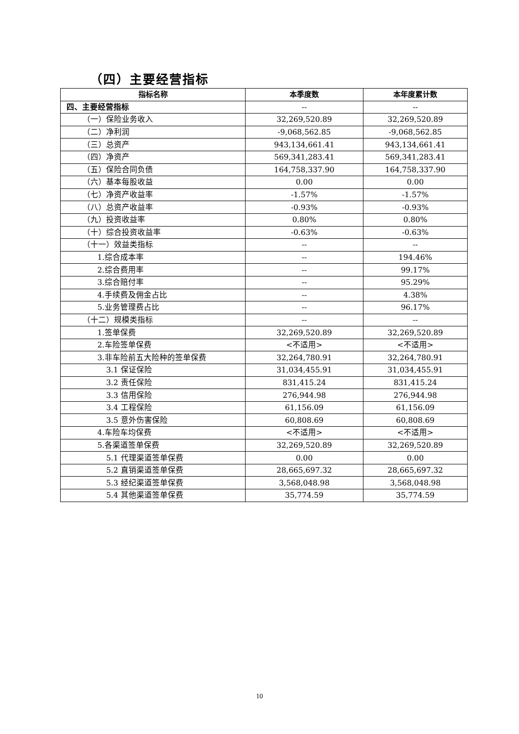（四）主要经营指标
| 指标名称 | 本季度数 | 本年度累计数 |
| --- | --- | --- |
| 四、主要经营指标 | -- | -- |
| （一）保险业务收入 | 32,269,520.89 | 32,269,520.89 |
| （二）净利润 | -9,068,562.85 | -9,068,562.85 |
| （三）总资产 | 943,134,661.41 | 943,134,661.41 |
| （四）净资产 | 569,341,283.41 | 569,341,283.41 |
| （五）保险合同负债 | 164,758,337.90 | 164,758,337.90 |
| （六）基本每股收益 | 0.00 | 0.00 |
| （七）净资产收益率 | -1.57% | -1.57% |
| （八）总资产收益率 | -0.93% | -0.93% |
| （九）投资收益率 | 0.80% | 0.80% |
| （十）综合投资收益率 | -0.63% | -0.63% |
| （十一）效益类指标 | -- | -- |
| 1.综合成本率 | -- | 194.46% |
| 2.综合费用率 | -- | 99.17% |
| 3.综合赔付率 | -- | 95.29% |
| 4.手续费及佣金占比 | -- | 4.38% |
| 5.业务管理费占比 | -- | 96.17% |
| （十二）规模类指标 | -- | -- |
| 1.签单保费 | 32,269,520.89 | 32,269,520.89 |
| 2.车险签单保费 | <不适用> | <不适用> |
| 3.非车险前五大险种的签单保费 | 32,264,780.91 | 32,264,780.91 |
| 3.1 保证保险 | 31,034,455.91 | 31,034,455.91 |
| 3.2 责任保险 | 831,415.24 | 831,415.24 |
| 3.3 信用保险 | 276,944.98 | 276,944.98 |
| 3.4 工程保险 | 61,156.09 | 61,156.09 |
| 3.5 意外伤害保险 | 60,808.69 | 60,808.69 |
| 4.车险车均保费 | <不适用> | <不适用> |
| 5.各渠道签单保费 | 32,269,520.89 | 32,269,520.89 |
| 5.1 代理渠道签单保费 | 0.00 | 0.00 |
| 5.2 直销渠道签单保费 | 28,665,697.32 | 28,665,697.32 |
| 5.3 经纪渠道签单保费 | 3,568,048.98 | 3,568,048.98 |
| 5.4 其他渠道签单保费 | 35,774.59 | 35,774.59 |
10